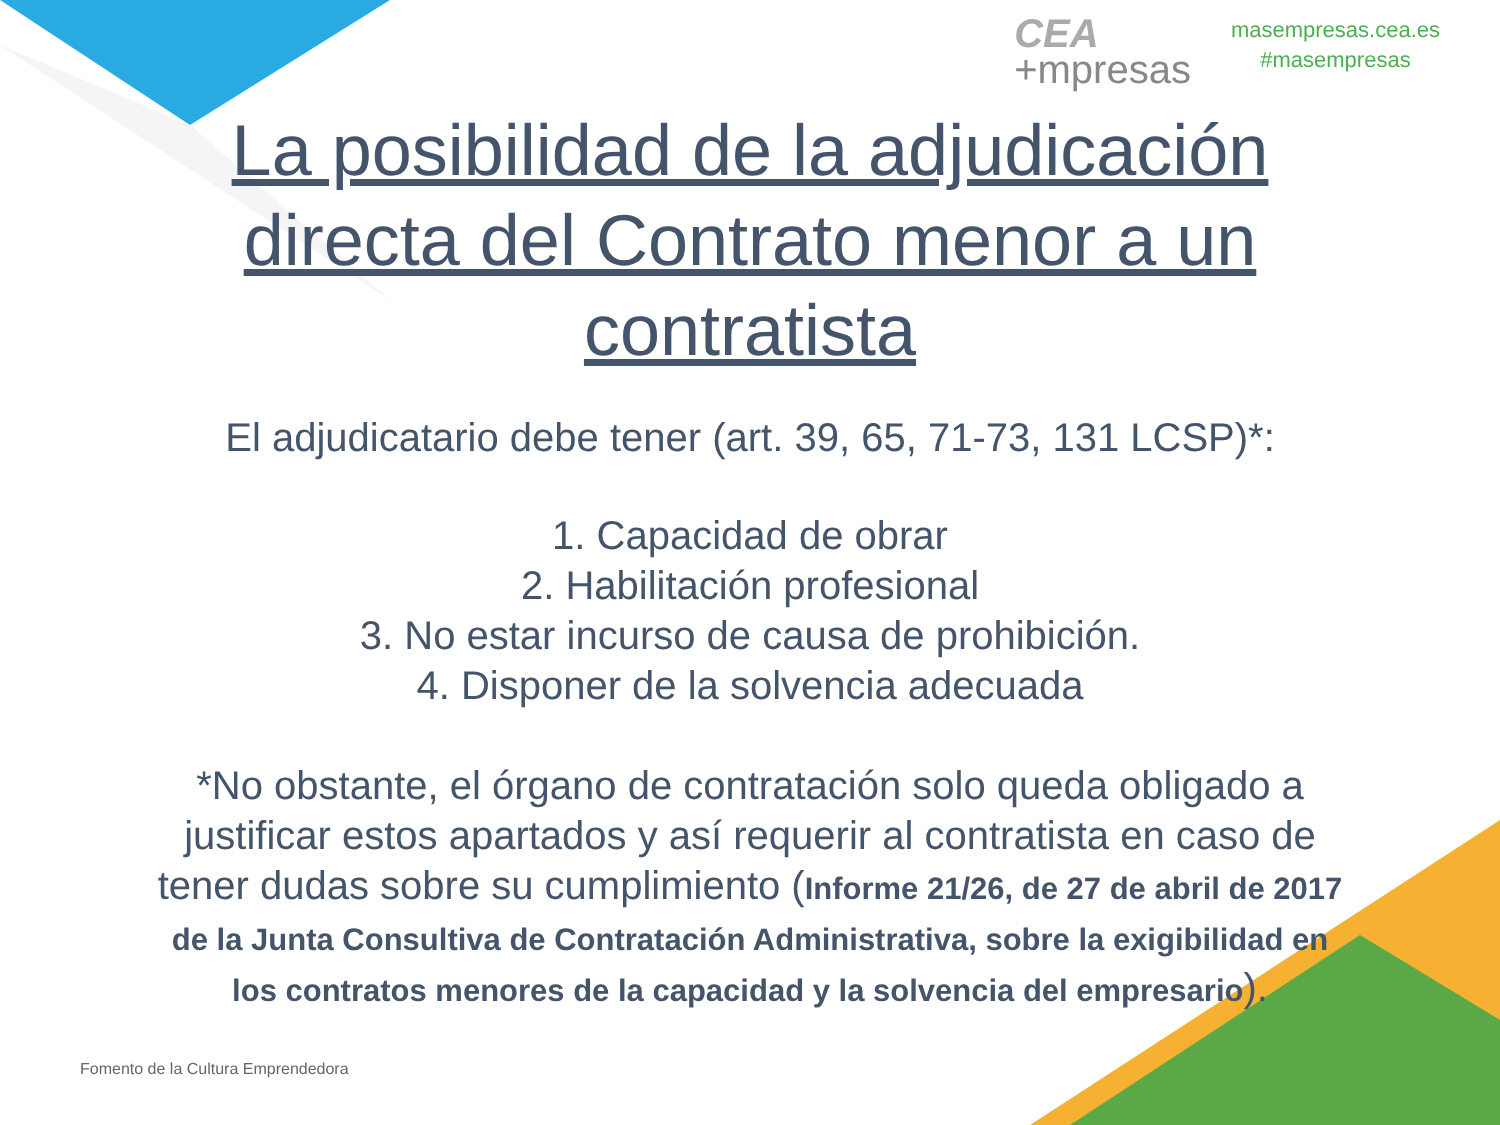CEA
+mpresas
masempresas.cea.es
#masempresas
La posibilidad de la adjudicación directa del Contrato menor a un contratista
El adjudicatario debe tener (art. 39, 65, 71-73, 131 LCSP)*:
1. Capacidad de obrar
2. Habilitación profesional
3. No estar incurso de causa de prohibición.
4. Disponer de la solvencia adecuada
*No obstante, el órgano de contratación solo queda obligado a justificar estos apartados y así requerir al contratista en caso de tener dudas sobre su cumplimiento (Informe 21/26, de 27 de abril de 2017 de la Junta Consultiva de Contratación Administrativa, sobre la exigibilidad en los contratos menores de la capacidad y la solvencia del empresario).
Fomento de la Cultura Emprendedora